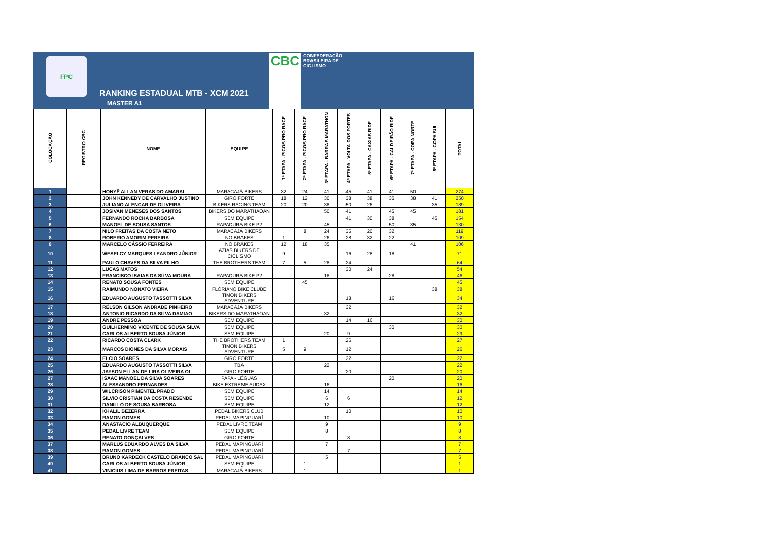FPC
RANKING ESTADUAL MTB - XCM 2021
CBC CONFEDERAÇÃO
BRASILEIRA DE
CICLISMO
MASTER A1
| COLOCAÇÃO | REGISTRO CBC | NOME | EQUIPE | 1ª ETAPA - PICOS PRO RACE | 2ª ETAPA - PICOS PRO RACE | 3ª ETAPA - BARRAS MARATHON | 4ª ETAPA - VOLTA DOS FORTES | 5ª ETAPA - CAXIAS RIDE | 6ª ETAPA - CALDEIRÃO RIDE | 7ª ETAPA - COPA NORTE | 8ª ETAPA - COPA SUL | TOTAL |
| --- | --- | --- | --- | --- | --- | --- | --- | --- | --- | --- | --- | --- |
| 1 | | HONYÊ ALLAN VERAS DO AMARAL | MARACAJÁ BIKERS | 32 | 24 | 41 | 45 | 41 | 41 | 50 | | 274 |
| 2 | | JOHN KENNEDY DE CARVALHO JUSTINO | GIRO FORTE | 18 | 12 | 30 | 38 | 38 | 35 | 38 | 41 | 250 |
| 3 | | JULIANO ALENCAR DE OLIVEIRA | BIKERS RACING TEAM | 20 | 20 | 38 | 50 | 26 | | | 35 | 189 |
| 4 | | JOSIVAN MENESES DOS SANTOS | BIKERS DO MARATHAOAN | | | 50 | 41 | | 45 | 45 | | 181 |
| 5 | | FERNANDO ROCHA BARBOSA | SEM EQUIPE | | | | 41 | 30 | 38 | | 45 | 154 |
| 6 | | MANOEL DE SOUSA SANTOS | RAPADURA BIKE P2 | | | 45 | | | 50 | 35 | | 130 |
| 7 | | NILO FREITAS DA COSTA NETO | MARACAJÁ BIKERS | | 8 | 24 | 35 | 20 | 32 | | | 119 |
| 8 | | ROBERIO AMORIM PEREIRA | NO BRAKES | 1 | | 26 | 28 | 32 | 22 | | | 109 |
| 9 | | MARCELO CÁSSIO FERREIRA | NO BRAKES | 12 | 18 | 35 | | | | 41 | | 106 |
| 10 | | WESELCY MARQUES LEANDRO JÚNIOR | AZIAS BIKERS DE CICLISMO | 9 | | | 16 | 28 | 18 | | | 71 |
| 11 | | PAULO CHAVES DA SILVA FILHO | THE BROTHERS TEAM | 7 | 5 | 28 | 24 | | | | | 64 |
| 12 | | LUCAS MATOS | | | | | 30 | 24 | | | | 54 |
| 13 | | FRANCISCO ISAIAS DA SILVA MOURA | RAPADURA BIKE P2 | | | 18 | | | 28 | | | 46 |
| 14 | | RENATO SOUSA FONTES | SEM EQUIPE | | 45 | | | | | | | 45 |
| 15 | | RAIMUNDO NONATO VIEIRA | FLORIANO BIKE CLUBE | | | | | | | | 38 | 38 |
| 16 | | EDUARDO AUGUSTO TASSOTTI SILVA | TIMON BIKERS ADVENTURE | | | | 18 | | 16 | | | 34 |
| 17 | | RÉLSON GILSON ANDRADE PINHEIRO | MARACAJÁ BIKERS | | | | 32 | | | | | 32 |
| 18 | | ANTONIO RICARDO DA SILVA DAMIAO | BIKERS DO MARATHAOAN | | | 32 | | | | | | 32 |
| 19 | | ANDRE PESSOA | SEM EQUIPE | | | | 14 | 16 | | | | 30 |
| 20 | | GUILHERMINO VICENTE DE SOUSA SILVA | SEM EQUIPE | | | | | | 30 | | | 30 |
| 21 | | CARLOS ALBERTO SOUSA JÚNIOR | SEM EQUIPE | | | 20 | 9 | | | | | 29 |
| 22 | | RICARDO COSTA CLARK | THE BROTHERS TEAM | 1 | | | 26 | | | | | 27 |
| 23 | | MARCOS DIONES DA SILVA MORAIS | TIMON BIKERS ADVENTURE | 5 | 9 | | 12 | | | | | 26 |
| 24 | | ELCIO SOARES | GIRO FORTE | | | | 22 | | | | | 22 |
| 25 | | EDUARDO AUGUSTO TASSOTTI SILVA | TBA | | | 22 | | | | | | 22 |
| 26 | | JAYSON ELLAN DE LIRA OLIVEIRA OL | GIRO FORTE | | | | 20 | | | | | 20 |
| 27 | | ISAAC MANOEL DA SILVA SOARES | PAPA - LÉGUAS | | | | | | 20 | | | 20 |
| 28 | | ALESSANDRO FERNANDES | BIKE EXTREME AUDAX | | | 16 | | | | | | 16 |
| 29 | | WILCRISON PIMENTEL PRADO | SEM EQUIPE | | | 14 | | | | | | 14 |
| 30 | | SILVIO CRISTIAN DA COSTA RESENDE | SEM EQUIPE | | | 6 | 6 | | | | | 12 |
| 31 | | DANILLO DE SOUSA BARBOSA | SEM EQUIPE | | | 12 | | | | | | 12 |
| 32 | | KHALIL BEZERRA | PEDAL BIKERS CLUB | | | | 10 | | | | | 10 |
| 33 | | RAMON GOMES | PEDAL MAPINGUARÍ | | | 10 | | | | | | 10 |
| 34 | | ANASTACIO ALBUQUERQUE | PEDAL LIVRE TEAM | | | 9 | | | | | | 9 |
| 35 | | PEDAL LIVRE TEAM | SEM EQUIPE | | | 8 | | | | | | 8 |
| 36 | | RENATO GONÇALVES | GIRO FORTE | | | | 8 | | | | | 8 |
| 37 | | MARLUS EDUARDO ALVES DA SILVA | PEDAL MAPINGUARÍ | | | 7 | | | | | | 7 |
| 38 | | RAMON GOMES | PEDAL MAPINGUARÍ | | | | 7 | | | | | 7 |
| 39 | | BRUNO KARDECK CASTELO BRANCO SAL | PEDAL MAPINGUARÍ | | | 5 | | | | | | 5 |
| 40 | | CARLOS ALBERTO SOUSA JÚNIOR | SEM EQUIPE | | 1 | | | | | | | 1 |
| 41 | | VINICIUS LIMA DE BARROS FREITAS | MARACAJÁ BIKERS | | 1 | | | | | | | 1 |